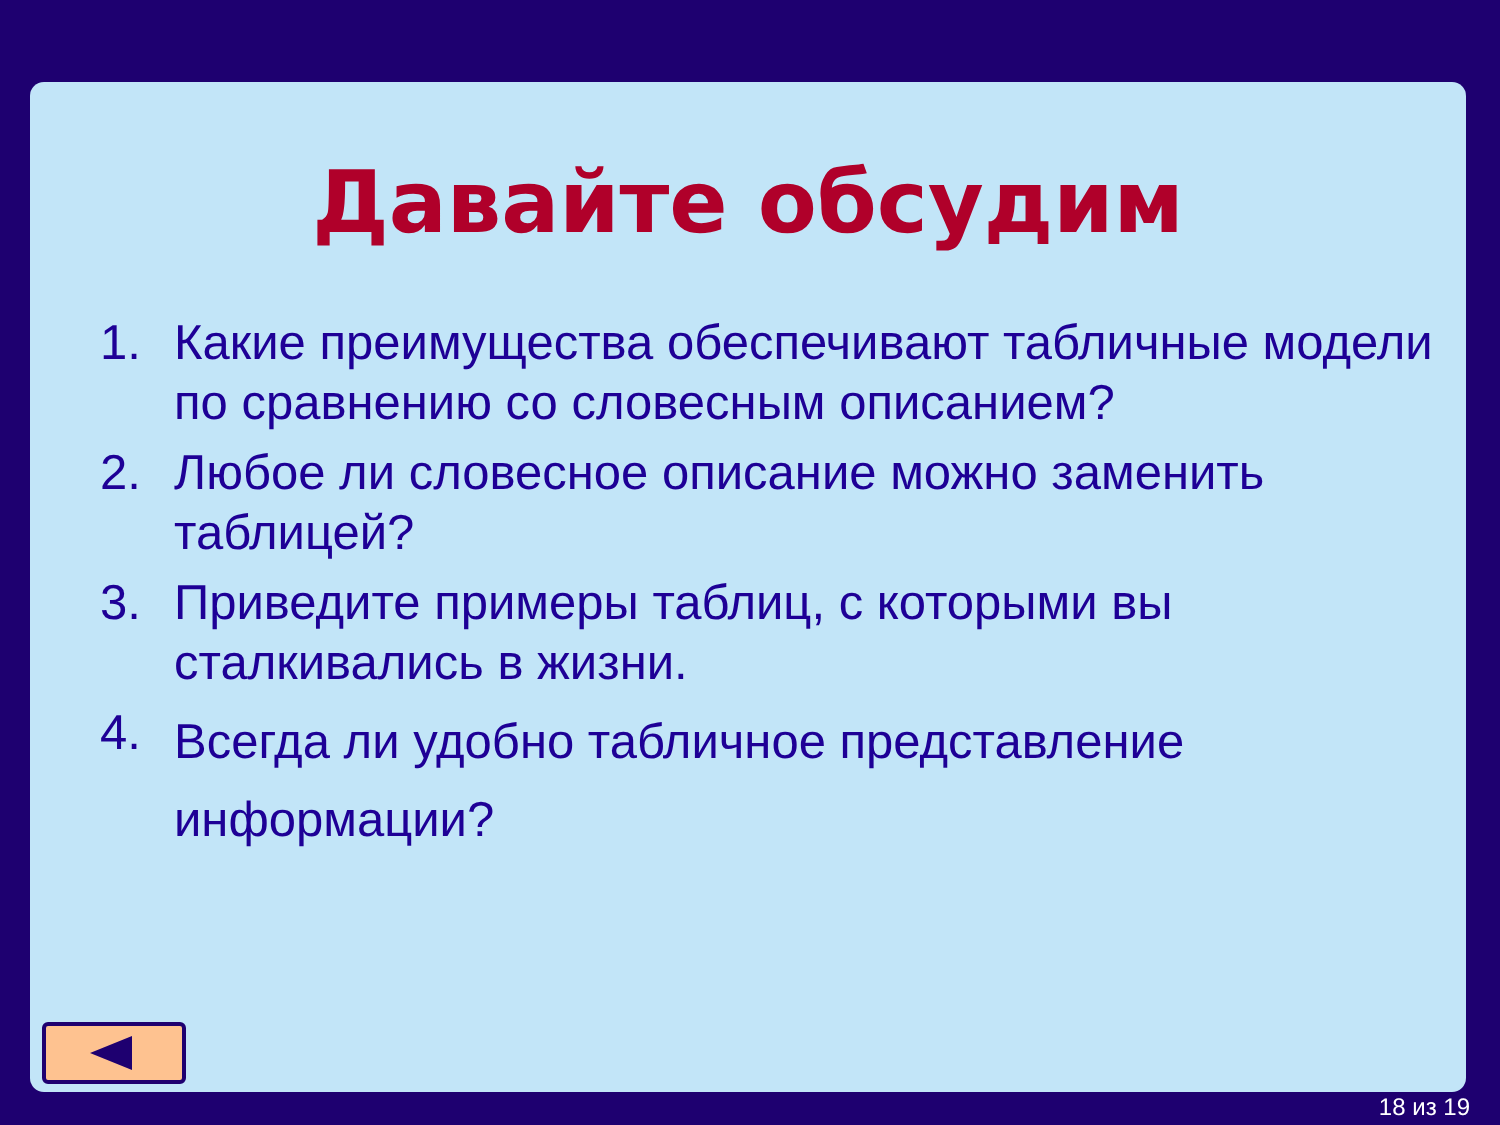Давайте обсудим
1. Какие преимущества обеспечивают табличные модели по сравнению со словесным описанием?
2. Любое ли словесное описание можно заменить таблицей?
3. Приведите примеры таблиц, с которыми вы сталкивались в жизни.
4. Всегда ли удобно табличное представление информации?
18 из 19